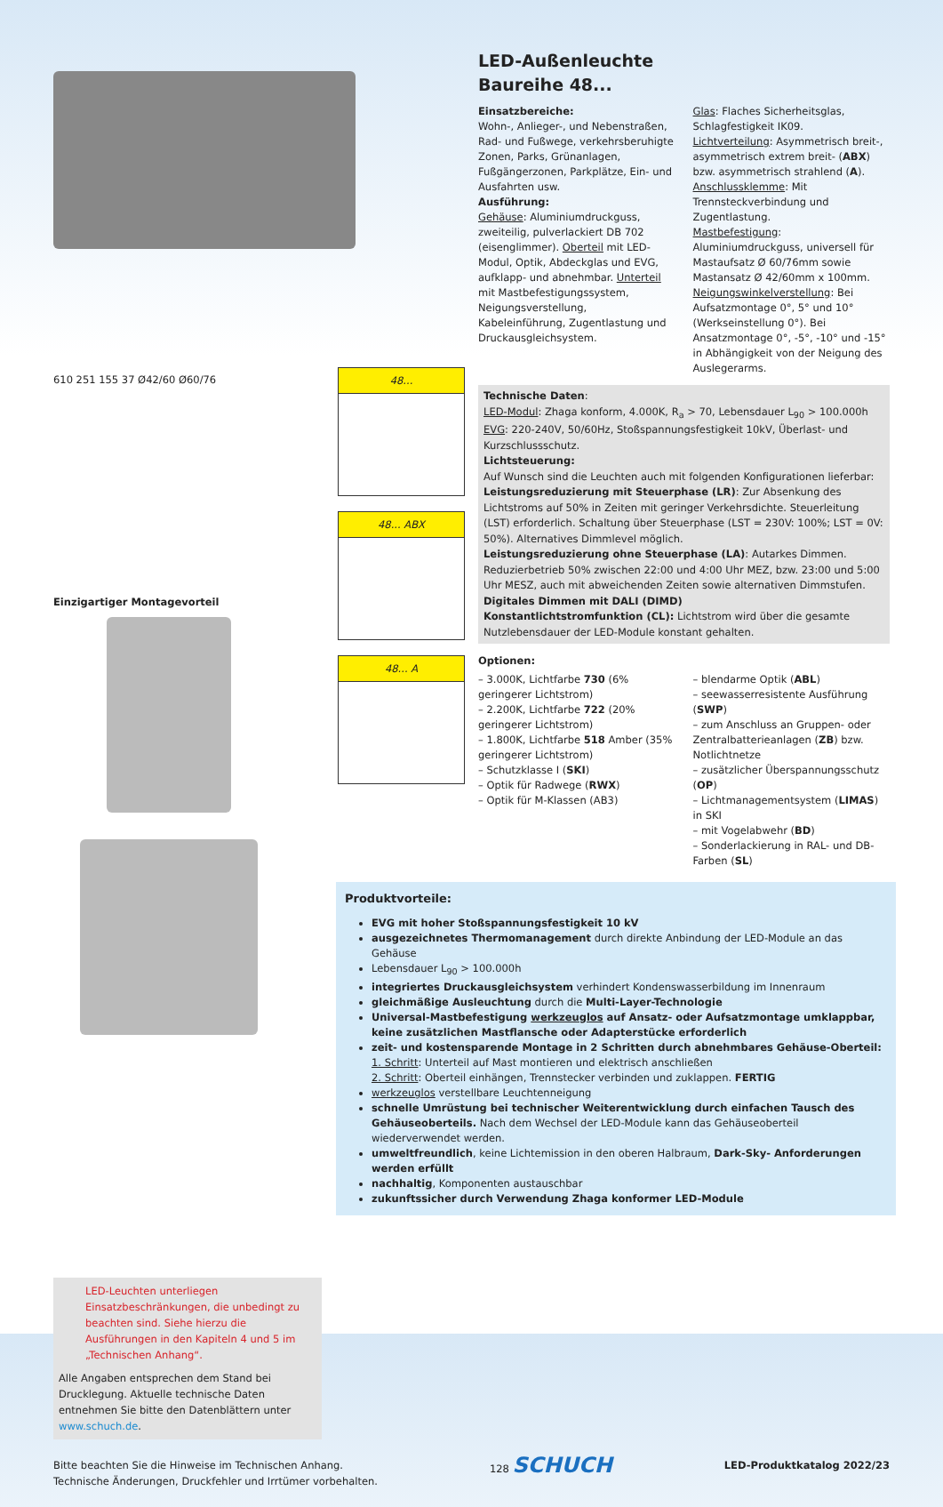610 251 155 37 Ø42/60 Ø60/76
Einzigartiger Montagevorteil
48...
48... ABX
48... A
LED-Außenleuchte
Baureihe 48...
Einsatzbereiche:
Wohn-, Anlieger-, und Nebenstraßen, Rad- und Fußwege, verkehrsberuhigte Zonen, Parks, Grünanlagen, Fußgängerzonen, Parkplätze, Ein- und Ausfahrten usw.
Ausführung:
Gehäuse: Aluminiumdruckguss, zweiteilig, pulverlackiert DB 702 (eisenglimmer). Oberteil mit LED-Modul, Optik, Abdeckglas und EVG, aufklapp- und abnehmbar. Unterteil mit Mastbefestigungssystem, Neigungsverstellung, Kabeleinführung, Zugentlastung und Druckausgleichsystem.
Glas: Flaches Sicherheitsglas, Schlagfestigkeit IK09.
Lichtverteilung: Asymmetrisch breit-, asymmetrisch extrem breit- (ABX) bzw. asymmetrisch strahlend (A).
Anschlussklemme: Mit Trennsteckverbindung und Zugentlastung.
Mastbefestigung: Aluminiumdruckguss, universell für Mastaufsatz Ø 60/76mm sowie Mastansatz Ø 42/60mm x 100mm.
Neigungswinkelverstellung: Bei Aufsatzmontage 0°, 5° und 10° (Werkseinstellung 0°). Bei Ansatzmontage 0°, -5°, -10° und -15° in Abhängigkeit von der Neigung des Auslegerarms.
Technische Daten:
LED-Modul: Zhaga konform, 4.000K, R<sub>a</sub> > 70, Lebensdauer L<sub>90</sub> > 100.000h
EVG: 220-240V, 50/60Hz, Stoßspannungsfestigkeit 10kV, Überlast- und Kurzschlussschutz.
Lichtsteuerung:
Auf Wunsch sind die Leuchten auch mit folgenden Konfigurationen lieferbar:
Leistungsreduzierung mit Steuerphase (LR): Zur Absenkung des Lichtstroms auf 50% in Zeiten mit geringer Verkehrsdichte. Steuerleitung (LST) erforderlich. Schaltung über Steuerphase (LST = 230V: 100%; LST = 0V: 50%). Alternatives Dimmlevel möglich.
Leistungsreduzierung ohne Steuerphase (LA): Autarkes Dimmen. Reduzierbetrieb 50% zwischen 22:00 und 4:00 Uhr MEZ, bzw. 23:00 und 5:00 Uhr MESZ, auch mit abweichenden Zeiten sowie alternativen Dimmstufen.
Digitales Dimmen mit DALI (DIMD)
Konstantlichtstromfunktion (CL): Lichtstrom wird über die gesamte Nutzlebensdauer der LED-Module konstant gehalten.
Optionen:
– 3.000K, Lichtfarbe 730 (6% geringerer Lichtstrom)
– 2.200K, Lichtfarbe 722 (20% geringerer Lichtstrom)
– 1.800K, Lichtfarbe 518 Amber (35% geringerer Lichtstrom)
– Schutzklasse I (SKI)
– Optik für Radwege (RWX)
– Optik für M-Klassen (AB3)
– blendarme Optik (ABL)
– seewasserresistente Ausführung (SWP)
– zum Anschluss an Gruppen- oder Zentralbatterieanlagen (ZB) bzw. Notlichtnetze
– zusätzlicher Überspannungsschutz (OP)
– Lichtmanagementsystem (LIMAS) in SKI
– mit Vogelabwehr (BD)
– Sonderlackierung in RAL- und DB-Farben (SL)
Produktvorteile:
EVG mit hoher Stoßspannungsfestigkeit 10 kV
ausgezeichnetes Thermomanagement durch direkte Anbindung der LED-Module an das Gehäuse
Lebensdauer L<sub>90</sub> > 100.000h
integriertes Druckausgleichsystem verhindert Kondenswasserbildung im Innenraum
gleichmäßige Ausleuchtung durch die Multi-Layer-Technologie
Universal-Mastbefestigung werkzeuglos auf Ansatz- oder Aufsatzmontage umklappbar, keine zusätzlichen Mastflansche oder Adapterstücke erforderlich
zeit- und kostensparende Montage in 2 Schritten durch abnehmbares Gehäuse-Oberteil:
1. Schritt: Unterteil auf Mast montieren und elektrisch anschließen
2. Schritt: Oberteil einhängen, Trennstecker verbinden und zuklappen. FERTIG
werkzeuglos verstellbare Leuchtenneigung
schnelle Umrüstung bei technischer Weiterentwicklung durch einfachen Tausch des Gehäuseoberteils. Nach dem Wechsel der LED-Module kann das Gehäuseoberteil wiederverwendet werden.
umweltfreundlich, keine Lichtemission in den oberen Halbraum, Dark-Sky- Anforderungen werden erfüllt
nachhaltig, Komponenten austauschbar
zukunftssicher durch Verwendung Zhaga konformer LED-Module
LED-Leuchten unterliegen Einsatzbeschränkungen, die unbedingt zu beachten sind. Siehe hierzu die Ausführungen in den Kapiteln 4 und 5 im „Technischen Anhang“.
Alle Angaben entsprechen dem Stand bei Drucklegung. Aktuelle technische Daten entnehmen Sie bitte den Datenblättern unter www.schuch.de.
Bitte beachten Sie die Hinweise im Technischen Anhang.
Technische Änderungen, Druckfehler und Irrtümer vorbehalten.
128 SCHUCH
LED-Produktkatalog 2022/23